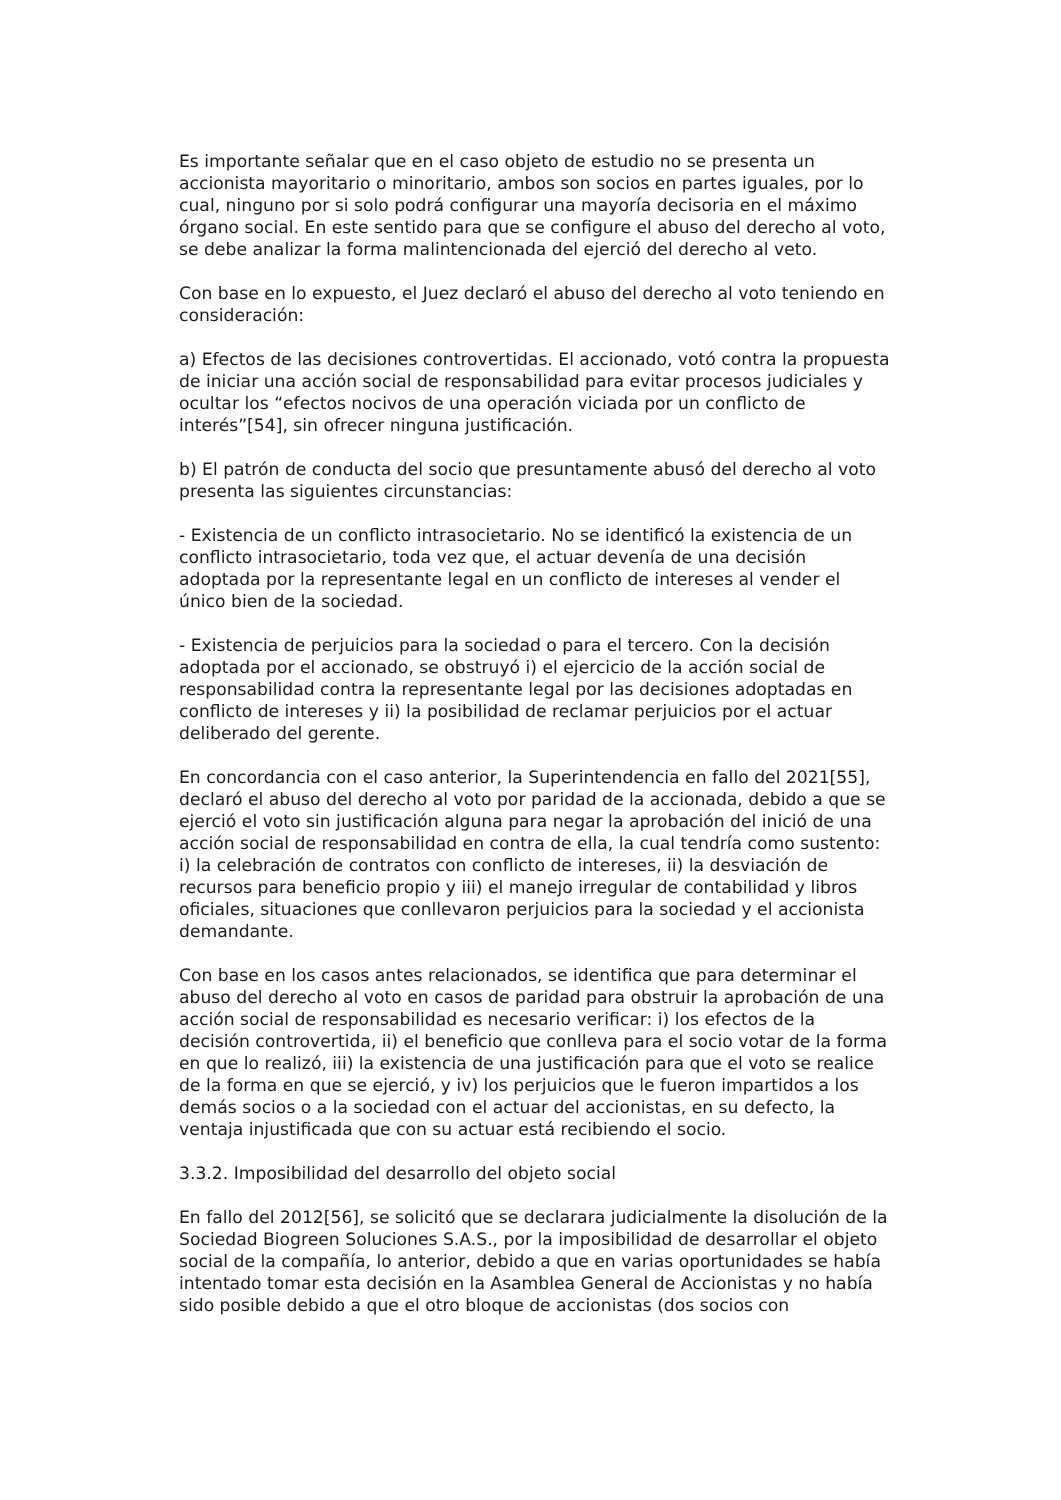Es importante señalar que en el caso objeto de estudio no se presenta un accionista mayoritario o minoritario, ambos son socios en partes iguales, por lo cual, ninguno por si solo podrá configurar una mayoría decisoria en el máximo órgano social. En este sentido para que se configure el abuso del derecho al voto, se debe analizar la forma malintencionada del ejerció del derecho al veto.
Con base en lo expuesto, el Juez declaró el abuso del derecho al voto teniendo en consideración:
a) Efectos de las decisiones controvertidas. El accionado, votó contra la propuesta de iniciar una acción social de responsabilidad para evitar procesos judiciales y ocultar los “efectos nocivos de una operación viciada por un conflicto de interés”[54], sin ofrecer ninguna justificación.
b) El patrón de conducta del socio que presuntamente abusó del derecho al voto presenta las siguientes circunstancias:
- Existencia de un conflicto intrasocietario. No se identificó la existencia de un conflicto intrasocietario, toda vez que, el actuar devenía de una decisión adoptada por la representante legal en un conflicto de intereses al vender el único bien de la sociedad.
- Existencia de perjuicios para la sociedad o para el tercero. Con la decisión adoptada por el accionado, se obstruyó i) el ejercicio de la acción social de responsabilidad contra la representante legal por las decisiones adoptadas en conflicto de intereses y ii) la posibilidad de reclamar perjuicios por el actuar deliberado del gerente.
En concordancia con el caso anterior, la Superintendencia en fallo del 2021[55], declaró el abuso del derecho al voto por paridad de la accionada, debido a que se ejerció el voto sin justificación alguna para negar la aprobación del inició de una acción social de responsabilidad en contra de ella, la cual tendría como sustento: i) la celebración de contratos con conflicto de intereses, ii) la desviación de recursos para beneficio propio y iii) el manejo irregular de contabilidad y libros oficiales, situaciones que conllevaron perjuicios para la sociedad y el accionista demandante.
Con base en los casos antes relacionados, se identifica que para determinar el abuso del derecho al voto en casos de paridad para obstruir la aprobación de una acción social de responsabilidad es necesario verificar: i) los efectos de la decisión controvertida, ii) el beneficio que conlleva para el socio votar de la forma en que lo realizó, iii) la existencia de una justificación para que el voto se realice de la forma en que se ejerció, y iv) los perjuicios que le fueron impartidos a los demás socios o a la sociedad con el actuar del accionistas, en su defecto, la ventaja injustificada que con su actuar está recibiendo el socio.
3.3.2. Imposibilidad del desarrollo del objeto social
En fallo del 2012[56], se solicitó que se declarara judicialmente la disolución de la Sociedad Biogreen Soluciones S.A.S., por la imposibilidad de desarrollar el objeto social de la compañía, lo anterior, debido a que en varias oportunidades se había intentado tomar esta decisión en la Asamblea General de Accionistas y no había sido posible debido a que el otro bloque de accionistas (dos socios con